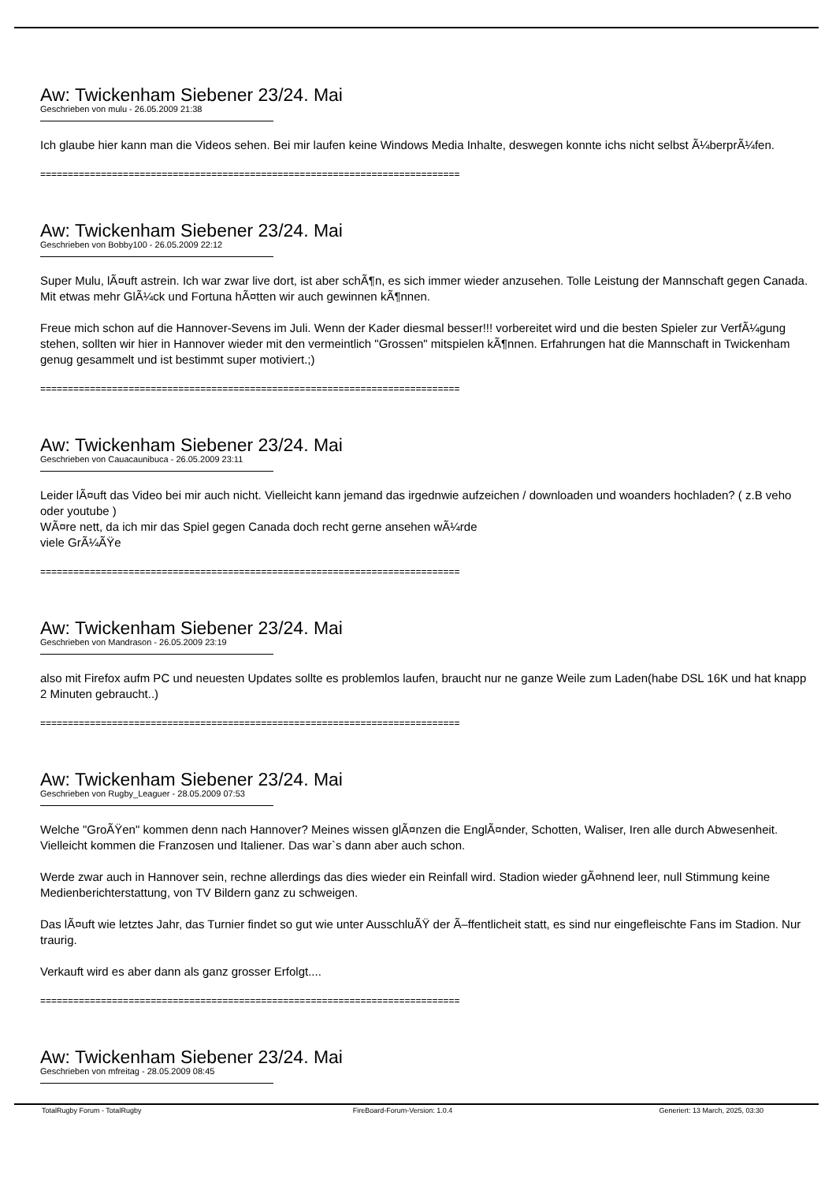Aw: Twickenham Siebener 23/24. Mai
Geschrieben von mulu - 26.05.2009 21:38
Ich glaube hier kann man die Videos sehen. Bei mir laufen keine Windows Media Inhalte, deswegen konnte ichs nicht selbst Ã¼berprÃ¼fen.
============================================================================
Aw: Twickenham Siebener 23/24. Mai
Geschrieben von Bobby100 - 26.05.2009 22:12
Super Mulu, lÃ¤uft astrein. Ich war zwar live dort, ist aber schÃ¶n, es sich immer wieder anzusehen. Tolle Leistung der Mannschaft gegen Canada. Mit etwas mehr GlÃ¼ck und Fortuna hÃ¤tten wir auch gewinnen kÃ¶nnen.
Freue mich schon auf die Hannover-Sevens im Juli. Wenn der Kader diesmal besser!!! vorbereitet wird und die besten Spieler zur VerfÃ¼gung stehen, sollten wir hier in Hannover wieder mit den vermeintlich "Grossen" mitspielen kÃ¶nnen. Erfahrungen hat die Mannschaft in Twickenham genug gesammelt und ist bestimmt super motiviert.;)
============================================================================
Aw: Twickenham Siebener 23/24. Mai
Geschrieben von Cauacaunibuca - 26.05.2009 23:11
Leider lÃ¤uft das Video bei mir auch nicht. Vielleicht kann jemand das irgednwie aufzeichen / downloaden und woanders hochladen? ( z.B veho oder youtube )
WÃ¤re nett, da ich mir das Spiel gegen Canada doch recht gerne ansehen wÃ¼rde
viele GrÃ¼ÃŸe
============================================================================
Aw: Twickenham Siebener 23/24. Mai
Geschrieben von Mandrason - 26.05.2009 23:19
also mit Firefox aufm PC und neuesten Updates sollte es problemlos laufen, braucht nur ne ganze Weile zum Laden(habe DSL 16K und hat knapp 2 Minuten gebraucht..)
============================================================================
Aw: Twickenham Siebener 23/24. Mai
Geschrieben von Rugby_Leaguer - 28.05.2009 07:53
Welche "GroÃŸen" kommen denn nach Hannover? Meines wissen glÃ¤nzen die EnglÃ¤nder, Schotten, Waliser, Iren alle durch Abwesenheit. Vielleicht kommen die Franzosen und Italiener. Das war`s dann aber auch schon.
Werde zwar auch in Hannover sein, rechne allerdings das dies wieder ein Reinfall wird. Stadion wieder gÃ¤hnend leer, null Stimmung keine Medienberichterstattung, von TV Bildern ganz zu schweigen.
Das lÃ¤uft wie letztes Jahr, das Turnier findet so gut wie unter AusschluÃŸ der Ã–ffentlicheit statt, es sind nur eingefleischte Fans im Stadion. Nur traurig.
Verkauft wird es aber dann als ganz grosser Erfolgt....
============================================================================
Aw: Twickenham Siebener 23/24. Mai
Geschrieben von mfreitag - 28.05.2009 08:45
TotalRugby Forum - TotalRugby FireBoard-Forum-Version: 1.0.4 Generiert: 13 March, 2025, 03:30